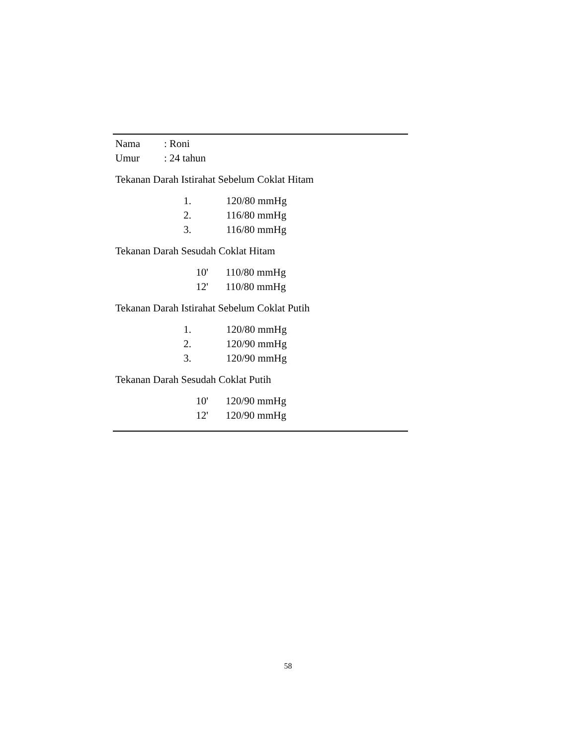Nama: Roni
Umur: 24 tahun
Tekanan Darah Istirahat Sebelum Coklat Hitam
1. 120/80 mmHg
2. 116/80 mmHg
3. 116/80 mmHg
Tekanan Darah Sesudah Coklat Hitam
10' 110/80 mmHg
12' 110/80 mmHg
Tekanan Darah Istirahat Sebelum Coklat Putih
1. 120/80 mmHg
2. 120/90 mmHg
3. 120/90 mmHg
Tekanan Darah Sesudah Coklat Putih
10' 120/90 mmHg
12' 120/90 mmHg
58